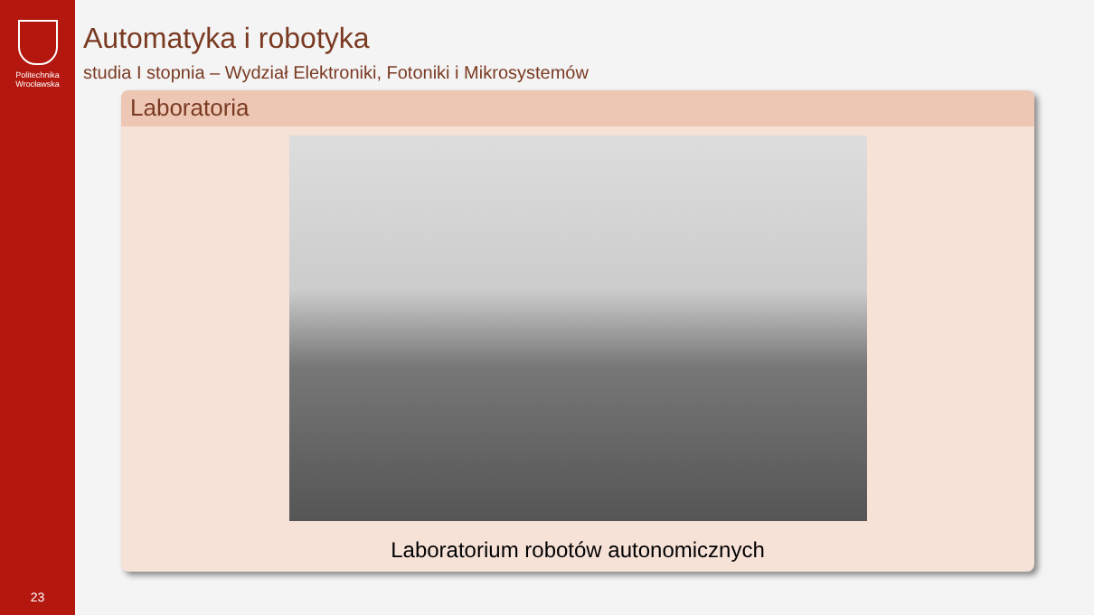Politechnika
Wrocławska
23
Automatyka i robotyka
studia I stopnia – Wydział Elektroniki, Fotoniki i Mikrosystemów
Laboratoria
Laboratorium robotów autonomicznych